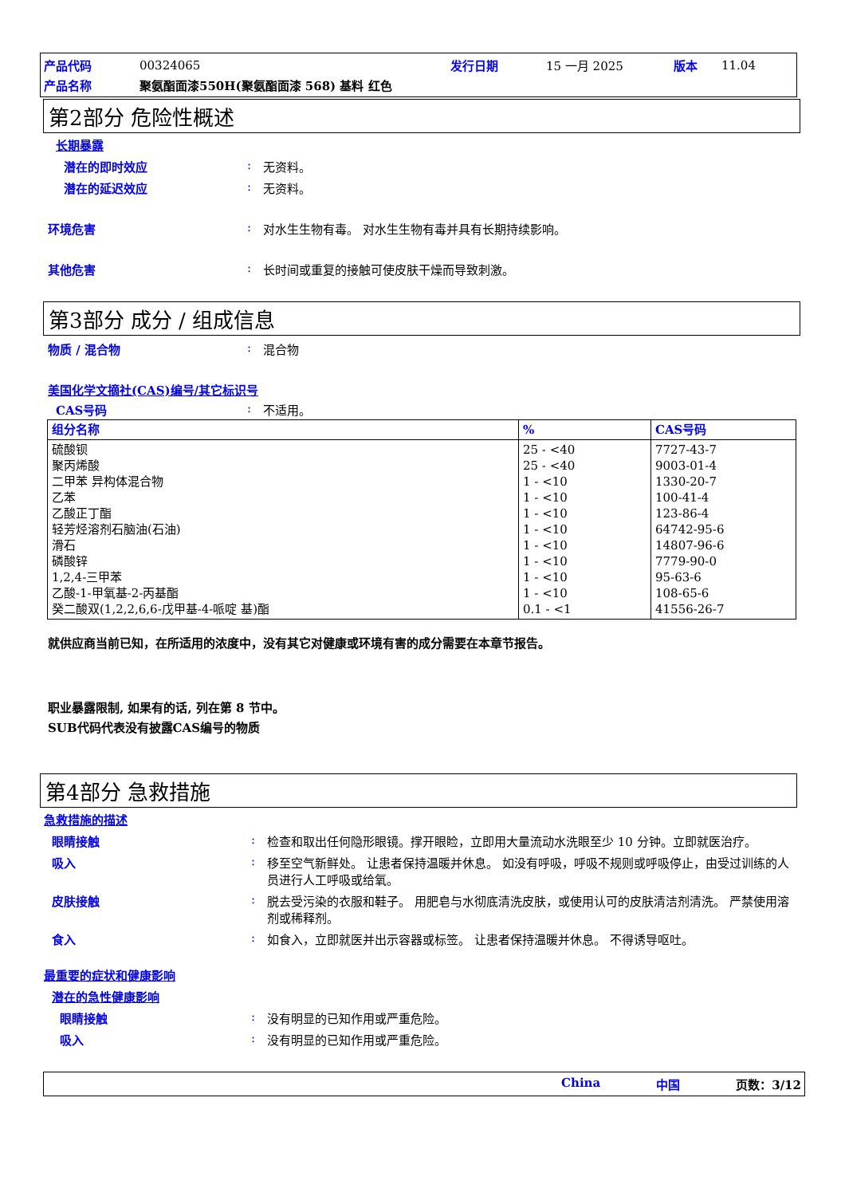| 产品代码 | 00324065 | 发行日期 | 15 一月 2025 | 版本 | 11.04 |
| 产品名称 | 聚氨酯面漆550H(聚氨酯面漆 568) 基料 红色 | | | | |
第2部分 危险性概述
长期暴露
潜在的即时效应: 无资料。
潜在的延迟效应: 无资料。
环境危害: 对水生生物有毒。 对水生生物有毒并具有长期持续影响。
其他危害: 长时间或重复的接触可使皮肤干燥而导致刺激。
第3部分 成分 / 组成信息
物质 / 混合物: 混合物
美国化学文摘社(CAS)编号/其它标识号
CAS号码: 不适用。
| 组分名称 | % | CAS号码 |
| --- | --- | --- |
| 硫酸钡 聚丙烯酸 二甲苯 异构体混合物 乙苯 乙酸正丁酯 轻芳烃溶剂石脑油(石油) 滑石 磷酸锌 1,2,4-三甲苯 乙酸-1-甲氧基-2-丙基酯 癸二酸双(1,2,2,6,6-戊甲基-4-哌啶 基)酯 | 25 - <40 25 - <40 1 - <10 1 - <10 1 - <10 1 - <10 1 - <10 1 - <10 1 - <10 1 - <10 0.1 - <1 | 7727-43-7 9003-01-4 1330-20-7 100-41-4 123-86-4 64742-95-6 14807-96-6 7779-90-0 95-63-6 108-65-6 41556-26-7 |
就供应商当前已知，在所适用的浓度中，没有其它对健康或环境有害的成分需要在本章节报告。
职业暴露限制, 如果有的话, 列在第 8 节中。
SUB代码代表没有披露CAS编号的物质
第4部分 急救措施
急救措施的描述
眼睛接触: 检查和取出任何隐形眼镜。撑开眼睑，立即用大量流动水洗眼至少 10 分钟。立即就医治疗。
吸入: 移至空气新鲜处。 让患者保持温暖并休息。 如没有呼吸，呼吸不规则或呼吸停止，由受过训练的人员进行人工呼吸或给氧。
皮肤接触: 脱去受污染的衣服和鞋子。 用肥皂与水彻底清洗皮肤，或使用认可的皮肤清洁剂清洗。 严禁使用溶剂或稀释剂。
食入: 如食入，立即就医并出示容器或标签。 让患者保持温暖并休息。 不得诱导呕吐。
最重要的症状和健康影响
潜在的急性健康影响
眼睛接触: 没有明显的已知作用或严重危险。
吸入: 没有明显的已知作用或严重危险。
China 中国 页数：3/12